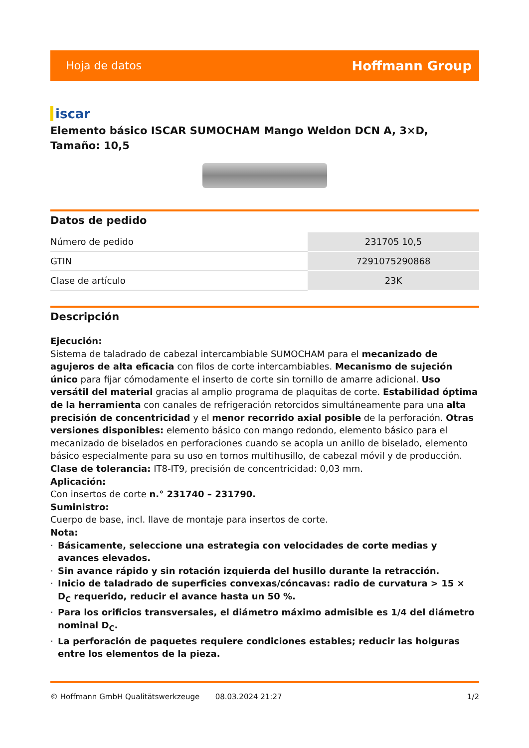Hoja de datos Hoffmann Group
iscar
Elemento básico ISCAR SUMOCHAM Mango Weldon DCN A, 3×D, Tamaño: 10,5
Datos de pedido
| Número de pedido | 231705 10,5 |
| GTIN | 7291075290868 |
| Clase de artículo | 23K |
Descripción
Ejecución:
Sistema de taladrado de cabezal intercambiable SUMOCHAM para el mecanizado de agujeros de alta eficacia con filos de corte intercambiables. Mecanismo de sujeción único para fijar cómodamente el inserto de corte sin tornillo de amarre adicional. Uso versátil del material gracias al amplio programa de plaquitas de corte. Estabilidad óptima de la herramienta con canales de refrigeración retorcidos simultáneamente para una alta precisión de concentricidad y el menor recorrido axial posible de la perforación. Otras versiones disponibles: elemento básico con mango redondo, elemento básico para el mecanizado de biselados en perforaciones cuando se acopla un anillo de biselado, elemento básico especialmente para su uso en tornos multihusillo, de cabezal móvil y de producción.
Clase de tolerancia: IT8-IT9, precisión de concentricidad: 0,03 mm.
Aplicación:
Con insertos de corte n.° 231740 – 231790.
Suministro:
Cuerpo de base, incl. llave de montaje para insertos de corte.
Nota:
· Básicamente, seleccione una estrategia con velocidades de corte medias y avances elevados.
· Sin avance rápido y sin rotación izquierda del husillo durante la retracción.
· Inicio de taladrado de superficies convexas/cóncavas: radio de curvatura > 15 × D<sub>C</sub> requerido, reducir el avance hasta un 50 %.
· Para los orificios transversales, el diámetro máximo admisible es 1/4 del diámetro nominal D<sub>C</sub>.
· La perforación de paquetes requiere condiciones estables; reducir las holguras entre los elementos de la pieza.
© Hoffmann GmbH Qualitätswerkzeuge 08.03.2024 21:27 1/2